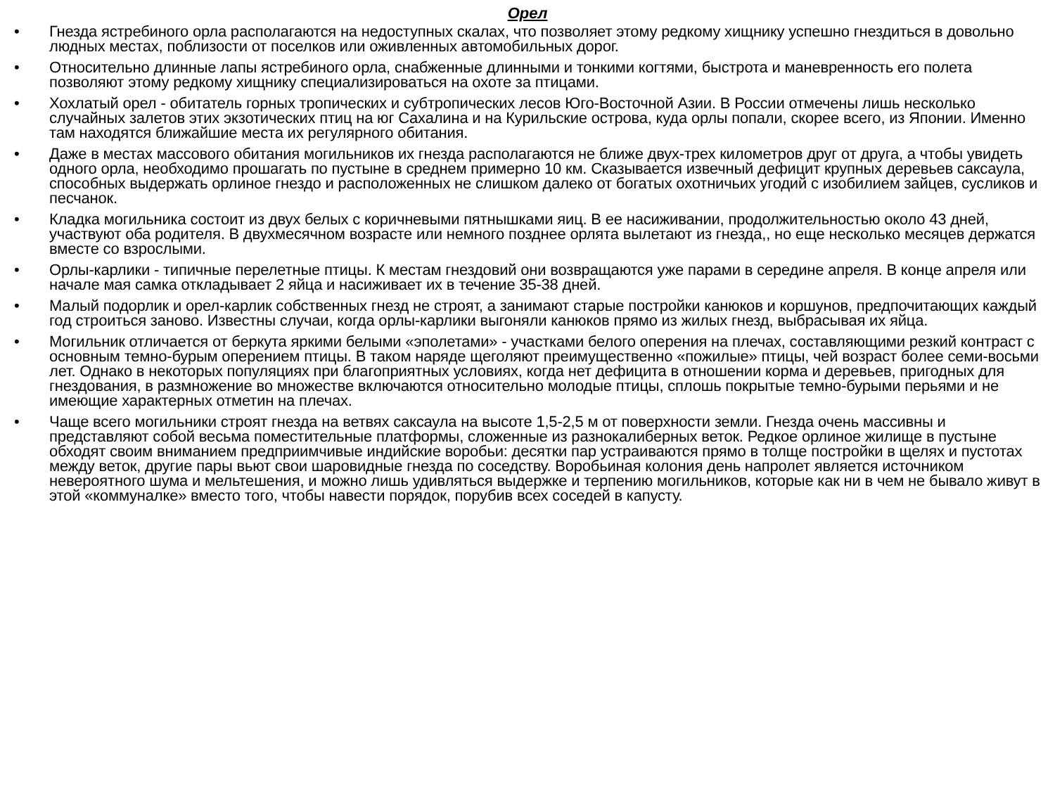Орел
• Гнезда ястребиного орла располагаются на недоступных скалах, что позволяет этому редкому хищнику успешно гнездиться в довольно людных местах, поблизости от поселков или оживленных автомобильных дорог.
• Относительно длинные лапы ястребиного орла, снабженные длинными и тонкими когтями, быстрота и маневренность его полета позволяют этому редкому хищнику специализироваться на охоте за птицами.
• Хохлатый орел - обитатель горных тропических и субтропических лесов Юго-Восточной Азии. В России отмечены лишь несколько случайных залетов этих экзотических птиц на юг Сахалина и на Курильские острова, куда орлы попали, скорее всего, из Японии. Именно там находятся ближайшие места их регулярного обитания.
• Даже в местах массового обитания могильников их гнезда располагаются не ближе двух-трех километров друг от друга, а чтобы увидеть одного орла, необходимо прошагать по пустыне в среднем примерно 10 км. Сказывается извечный дефицит крупных деревьев саксаула, способных выдержать орлиное гнездо и расположенных не слишком далеко от богатых охотничьих угодий с изобилием зайцев, сусликов и песчанок.
• Кладка могильника состоит из двух белых с коричневыми пятнышками яиц. В ее насиживании, продолжительностью около 43 дней, участвуют оба родителя. В двухмесячном возрасте или немного позднее орлята вылетают из гнезда,, но еще несколько месяцев держатся вместе со взрослыми.
• Орлы-карлики - типичные перелетные птицы. К местам гнездовий они возвращаются уже парами в середине апреля. В конце апреля или начале мая самка откладывает 2 яйца и насиживает их в течение 35-38 дней.
• Малый подорлик и орел-карлик собственных гнезд не строят, а занимают старые постройки канюков и коршунов, предпочитающих каждый год строиться заново. Известны случаи, когда орлы-карлики выгоняли канюков прямо из жилых гнезд, выбрасывая их яйца.
• Могильник отличается от беркута яркими белыми «эполетами» - участками белого оперения на плечах, составляющими резкий контраст с основным темно-бурым оперением птицы. В таком наряде щеголяют преимущественно «пожилые» птицы, чей возраст более семи-восьми лет. Однако в некоторых популяциях при благоприятных условиях, когда нет дефицита в отношении корма и деревьев, пригодных для гнездования, в размножение во множестве включаются относительно молодые птицы, сплошь покрытые темно-бурыми перьями и не имеющие характерных отметин на плечах.
• Чаще всего могильники строят гнезда на ветвях саксаула на высоте 1,5-2,5 м от поверхности земли. Гнезда очень массивны и представляют собой весьма поместительные платформы, сложенные из разнокалиберных веток. Редкое орлиное жилище в пустыне обходят своим вниманием предприимчивые индийские воробьи: десятки пар устраиваются прямо в толще постройки в щелях и пустотах между веток, другие пары вьют свои шаровидные гнезда по соседству. Воробьиная колония день напролет является источником невероятного шума и мельтешения, и можно лишь удивляться выдержке и терпению могильников, которые как ни в чем не бывало живут в этой «коммуналке» вместо того, чтобы навести порядок, порубив всех соседей в капусту.